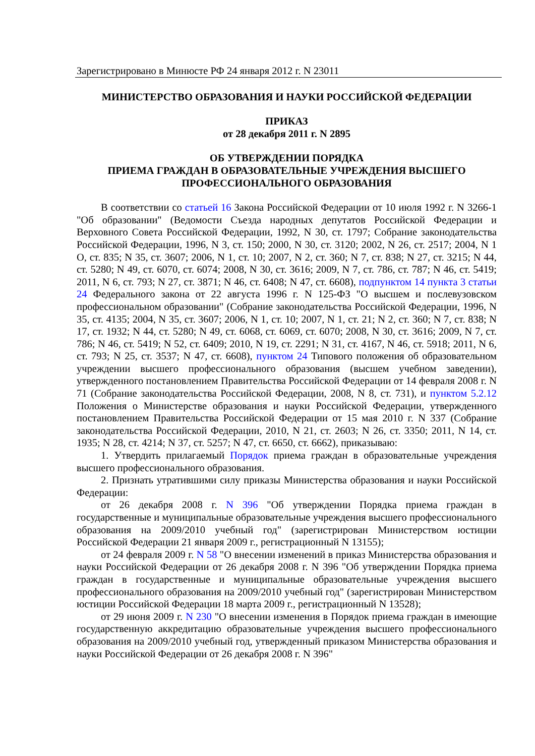Зарегистрировано в Минюсте РФ 24 января 2012 г. N 23011
МИНИСТЕРСТВО ОБРАЗОВАНИЯ И НАУКИ РОССИЙСКОЙ ФЕДЕРАЦИИ
ПРИКАЗ
от 28 декабря 2011 г. N 2895
ОБ УТВЕРЖДЕНИИ ПОРЯДКА
ПРИЕМА ГРАЖДАН В ОБРАЗОВАТЕЛЬНЫЕ УЧРЕЖДЕНИЯ ВЫСШЕГО
ПРОФЕССИОНАЛЬНОГО ОБРАЗОВАНИЯ
В соответствии со статьей 16 Закона Российской Федерации от 10 июля 1992 г. N 3266-1 "Об образовании" (Ведомости Съезда народных депутатов Российской Федерации и Верховного Совета Российской Федерации, 1992, N 30, ст. 1797; Собрание законодательства Российской Федерации, 1996, N 3, ст. 150; 2000, N 30, ст. 3120; 2002, N 26, ст. 2517; 2004, N 1 О, ст. 835; N 35, ст. 3607; 2006, N 1, ст. 10; 2007, N 2, ст. 360; N 7, ст. 838; N 27, ст. 3215; N 44, ст. 5280; N 49, ст. 6070, ст. 6074; 2008, N 30, ст. 3616; 2009, N 7, ст. 786, ст. 787; N 46, ст. 5419; 2011, N 6, ст. 793; N 27, ст. 3871; N 46, ст. 6408; N 47, ст. 6608), подпунктом 14 пункта 3 статьи 24 Федерального закона от 22 августа 1996 г. N 125-ФЗ "О высшем и послевузовском профессиональном образовании" (Собрание законодательства Российской Федерации, 1996, N 35, ст. 4135; 2004, N 35, ст. 3607; 2006, N 1, ст. 10; 2007, N 1, ст. 21; N 2, ст. 360; N 7, ст. 838; N 17, ст. 1932; N 44, ст. 5280; N 49, ст. 6068, ст. 6069, ст. 6070; 2008, N 30, ст. 3616; 2009, N 7, ст. 786; N 46, ст. 5419; N 52, ст. 6409; 2010, N 19, ст. 2291; N 31, ст. 4167, N 46, ст. 5918; 2011, N 6, ст. 793; N 25, ст. 3537; N 47, ст. 6608), пунктом 24 Типового положения об образовательном учреждении высшего профессионального образования (высшем учебном заведении), утвержденного постановлением Правительства Российской Федерации от 14 февраля 2008 г. N 71 (Собрание законодательства Российской Федерации, 2008, N 8, ст. 731), и пунктом 5.2.12 Положения о Министерстве образования и науки Российской Федерации, утвержденного постановлением Правительства Российской Федерации от 15 мая 2010 г. N 337 (Собрание законодательства Российской Федерации, 2010, N 21, ст. 2603; N 26, ст. 3350; 2011, N 14, ст. 1935; N 28, ст. 4214; N 37, ст. 5257; N 47, ст. 6650, ст. 6662), приказываю:
1. Утвердить прилагаемый Порядок приема граждан в образовательные учреждения высшего профессионального образования.
2. Признать утратившими силу приказы Министерства образования и науки Российской Федерации:
от 26 декабря 2008 г. N 396 "Об утверждении Порядка приема граждан в государственные и муниципальные образовательные учреждения высшего профессионального образования на 2009/2010 учебный год" (зарегистрирован Министерством юстиции Российской Федерации 21 января 2009 г., регистрационный N 13155);
от 24 февраля 2009 г. N 58 "О внесении изменений в приказ Министерства образования и науки Российской Федерации от 26 декабря 2008 г. N 396 "Об утверждении Порядка приема граждан в государственные и муниципальные образовательные учреждения высшего профессионального образования на 2009/2010 учебный год" (зарегистрирован Министерством юстиции Российской Федерации 18 марта 2009 г., регистрационный N 13528);
от 29 июня 2009 г. N 230 "О внесении изменения в Порядок приема граждан в имеющие государственную аккредитацию образовательные учреждения высшего профессионального образования на 2009/2010 учебный год, утвержденный приказом Министерства образования и науки Российской Федерации от 26 декабря 2008 г. N 396"